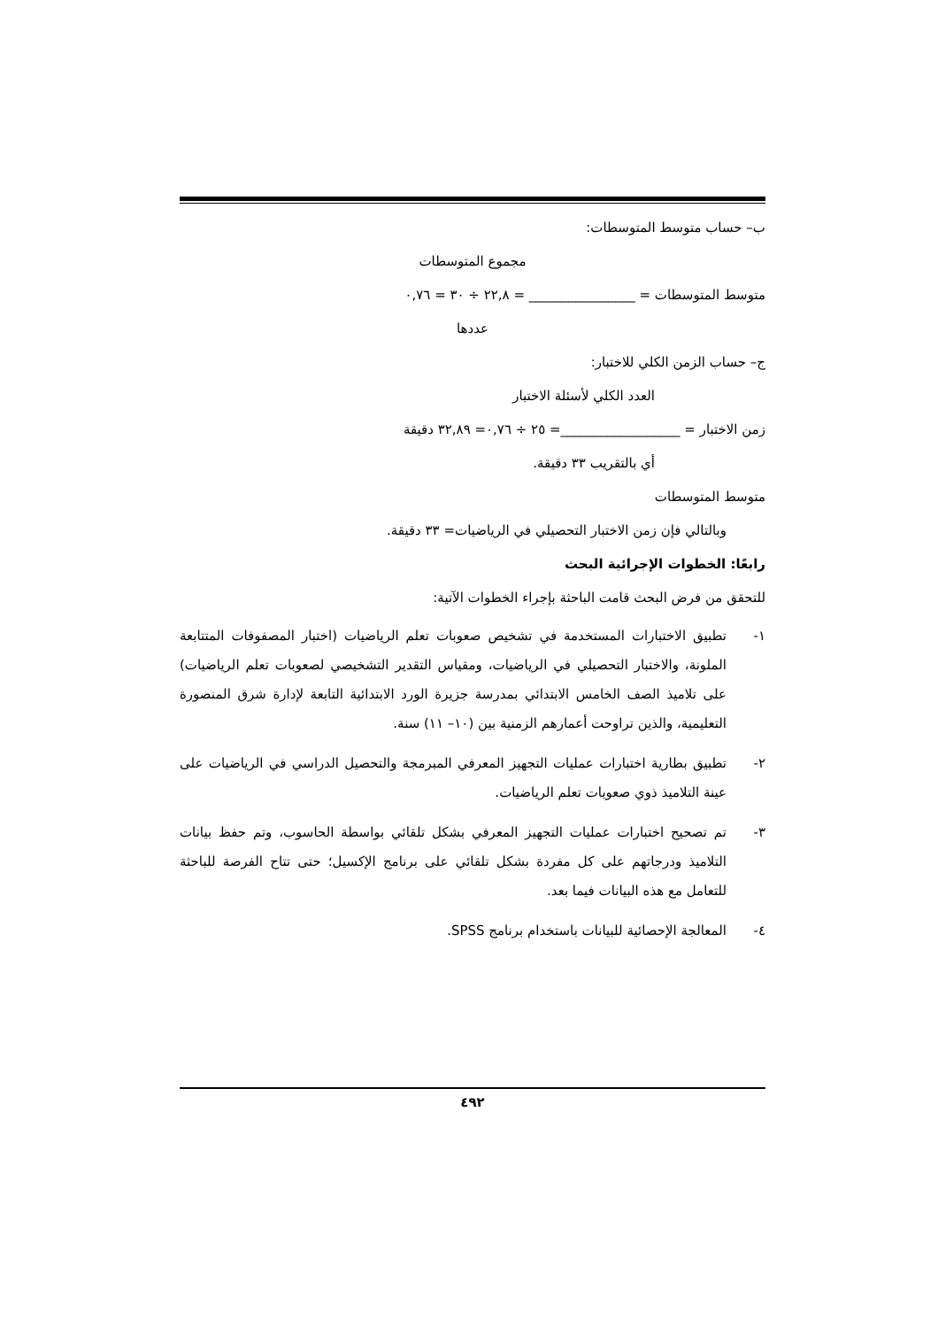ب– حساب متوسط المتوسطات:
مجموع المتوسطات
متوسط المتوسطات = ________________ = ٢٢,٨ ÷ ٣٠ = ٠,٧٦
عددها
ج– حساب الزمن الكلي للاختبار:
العدد الكلي لأسئلة الاختبار
زمن الاختبار = __________________= ٢٥ ÷ ٠,٧٦= ٣٢,٨٩ دقيقة
أي بالتقريب ٣٣ دقيقة.
متوسط المتوسطات
وبالتالي فإن زمن الاختبار التحصيلي في الرياضيات= ٣٣ دقيقة.
رابعًا: الخطوات الإجرائية البحث
للتحقق من فرض البحث قامت الباحثة بإجراء الخطوات الآتية:
١- تطبيق الاختبارات المستخدمة في تشخيص صعوبات تعلم الرياضيات (اختبار المصفوفات المتتابعة الملونة، والاختبار التحصيلي في الرياضيات، ومقياس التقدير التشخيصي لصعوبات تعلم الرياضيات) على تلاميذ الصف الخامس الابتدائي بمدرسة جزيرة الورد الابتدائية التابعة لإدارة شرق المنصورة التعليمية، والذين تراوحت أعمارهم الزمنية بين (١٠– ١١) سنة.
٢- تطبيق بطارية اختبارات عمليات التجهيز المعرفي المبرمجة والتحصيل الدراسي في الرياضيات على عينة التلاميذ ذوي صعوبات تعلم الرياضيات.
٣- تم تصحيح اختبارات عمليات التجهيز المعرفي بشكل تلقائي بواسطة الحاسوب، وتم حفظ بيانات التلاميذ ودرجاتهم على كل مفردة بشكل تلقائي على برنامج الإكسيل؛ حتى تتاح الفرصة للباحثة للتعامل مع هذه البيانات فيما بعد.
٤- المعالجة الإحصائية للبيانات باستخدام برنامج SPSS.
٤٩٢